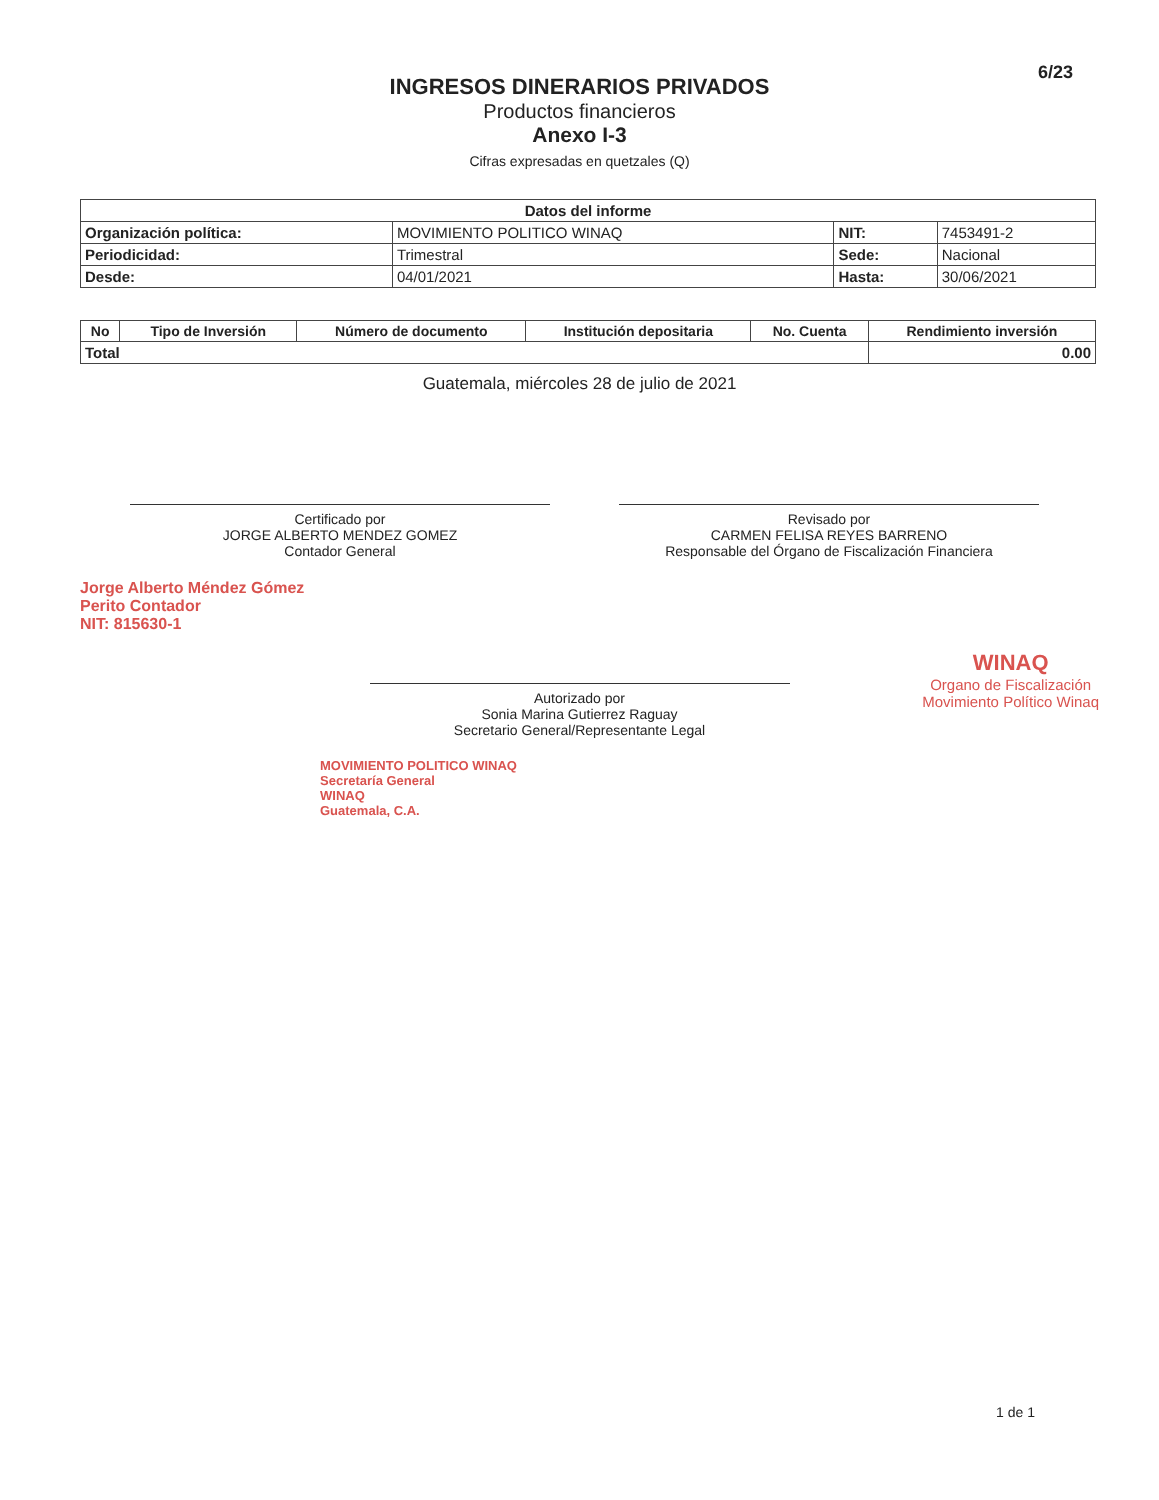6/23
INGRESOS DINERARIOS PRIVADOS
Productos financieros
Anexo I-3
Cifras expresadas en quetzales (Q)
| Datos del informe | | | |
| --- | --- | --- | --- |
| Organización política: | MOVIMIENTO POLITICO WINAQ | NIT: | 7453491-2 |
| Periodicidad: | Trimestral | Sede: | Nacional |
| Desde: | 04/01/2021 | Hasta: | 30/06/2021 |
| No | Tipo de Inversión | Número de documento | Institución depositaria | No. Cuenta | Rendimiento inversión |
| --- | --- | --- | --- | --- | --- |
| Total | | | | | 0.00 |
Guatemala, miércoles 28 de julio de 2021
Certificado por
JORGE ALBERTO MENDEZ GOMEZ
Contador General
Revisado por
CARMEN FELISA REYES BARRENO
Responsable del Órgano de Fiscalización Financiera
Jorge Alberto Méndez Gómez
Perito Contador
NIT: 815630-1
WINAQ
Organo de Fiscalización
Movimiento Político Winaq
Autorizado por
Sonia Marina Gutierrez Raguay
Secretario General/Representante Legal
MOVIMIENTO POLITICO WINAQ
Secretaría General
WINAQ
Guatemala, C.A.
1 de 1